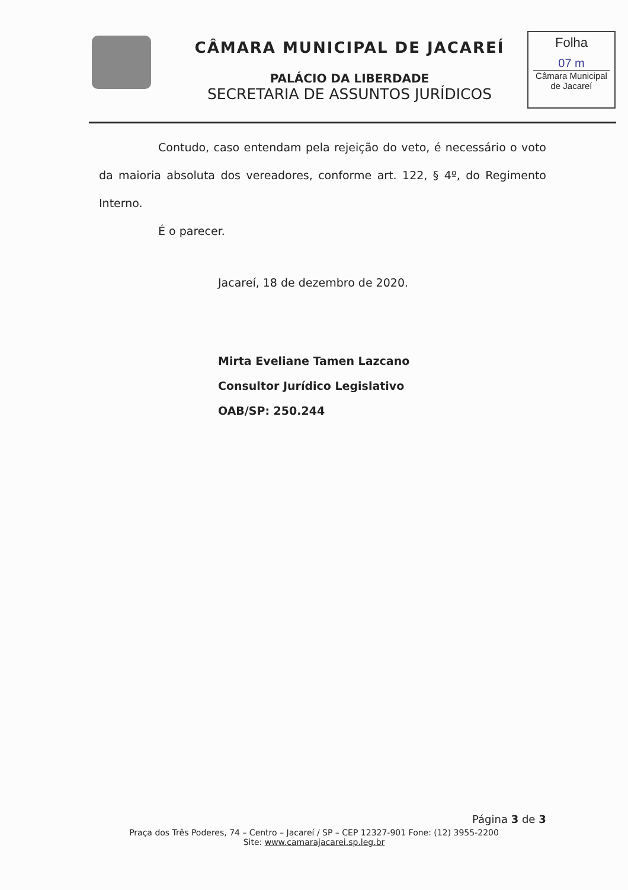CÂMARA MUNICIPAL DE JACAREÍ
PALÁCIO DA LIBERDADE
SECRETARIA DE ASSUNTOS JURÍDICOS
Folha
07 m
Câmara Municipal
de Jacareí
Contudo, caso entendam pela rejeição do veto, é necessário o voto da maioria absoluta dos vereadores, conforme art. 122, § 4º, do Regimento Interno.
É o parecer.
Jacareí, 18 de dezembro de 2020.
Mirta Eveliane Tamen Lazcano
Consultor Jurídico Legislativo
OAB/SP: 250.244
Página 3 de 3
Praça dos Três Poderes, 74 – Centro – Jacareí / SP – CEP 12327-901 Fone: (12) 3955-2200
Site: www.camarajacarei.sp.leg.br